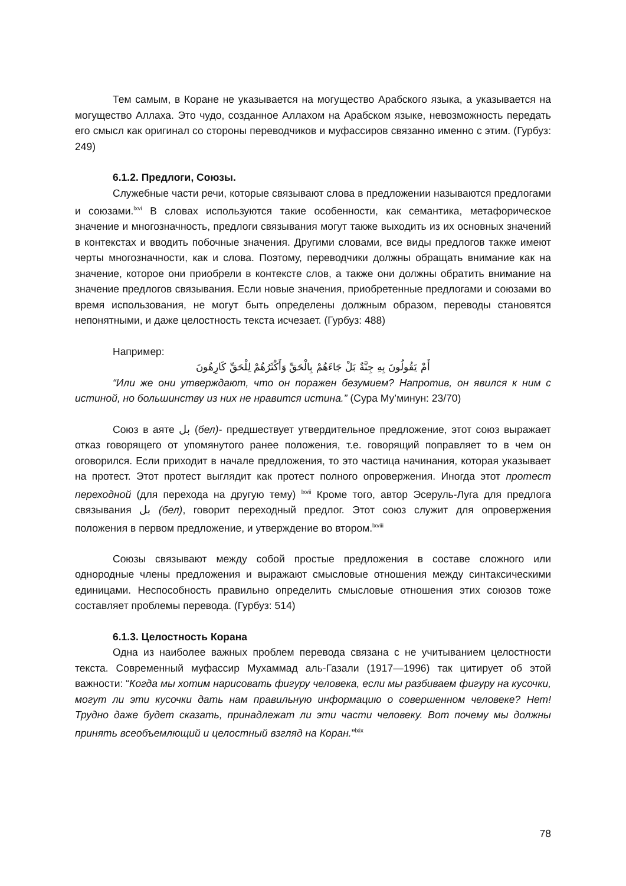Тем самым, в Коране не указывается на могущество Арабского языка, а указывается на могущество Аллаха. Это чудо, созданное Аллахом на Арабском языке, невозможность передать его смысл как оригинал со стороны переводчиков и муфассиров связанно именно с этим. (Гурбуз: 249)
6.1.2. Предлоги, Союзы.
Служебные части речи, которые связывают слова в предложении называются предлогами и союзами.<sup>lxvi</sup> В словах используются такие особенности, как семантика, метафорическое значение и многозначность, предлоги связывания могут также выходить из их основных значений в контекстах и вводить побочные значения. Другими словами, все виды предлогов также имеют черты многозначности, как и слова. Поэтому, переводчики должны обращать внимание как на значение, которое они приобрели в контексте слов, а также они должны обратить внимание на значение предлогов связывания. Если новые значения, приобретенные предлогами и союзами во время использования, не могут быть определены должным образом, переводы становятся непонятными, и даже целостность текста исчезает. (Гурбуз: 488)
Например:
أَمْ يَقُولُونَ بِهِ جِنَّةٌ بَلْ جَاءَهُمْ بِالْحَقِّ وَأَكْثَرُهُمْ لِلْحَقِّ كَارِهُونَ
“Или же они утверждают, что он поражен безумием? Напротив, он явился к ним с истиной, но большинству из них не нравится истина.” (Сура Му’минун: 23/70)
Союз в аяте بل (бел)- предшествует утвердительное предложение, этот союз выражает отказ говорящего от упомянутого ранее положения, т.е. говорящий поправляет то в чем он оговорился. Если приходит в начале предложения, то это частица начинания, которая указывает на протест. Этот протест выглядит как протест полного опровержения. Иногда этот протест переходной (для перехода на другую тему) <sup>lxvii</sup> Кроме того, автор Эсеруль-Луга для предлога связывания بل (бел), говорит переходный предлог. Этот союз служит для опровержения положения в первом предложение, и утверждение во втором.<sup>lxviii</sup>
Союзы связывают между собой простые предложения в составе сложного или однородные члены предложения и выражают смысловые отношения между синтаксическими единицами. Неспособность правильно определить смысловые отношения этих союзов тоже составляет проблемы перевода. (Гурбуз: 514)
6.1.3. Целостность Корана
Одна из наиболее важных проблем перевода связана с не учитыванием целостности текста. Современный муфассир Мухаммад аль-Газали (1917—1996) так цитирует об этой важности: “Когда мы хотим нарисовать фигуру человека, если мы разбиваем фигуру на кусочки, могут ли эти кусочки дать нам правильную информацию о совершенном человеке? Нет! Трудно даже будет сказать, принадлежат ли эти части человеку. Вот почему мы должны принять всеобъемлющий и целостный взгляд на Коран.”<sup>lxix</sup>
78